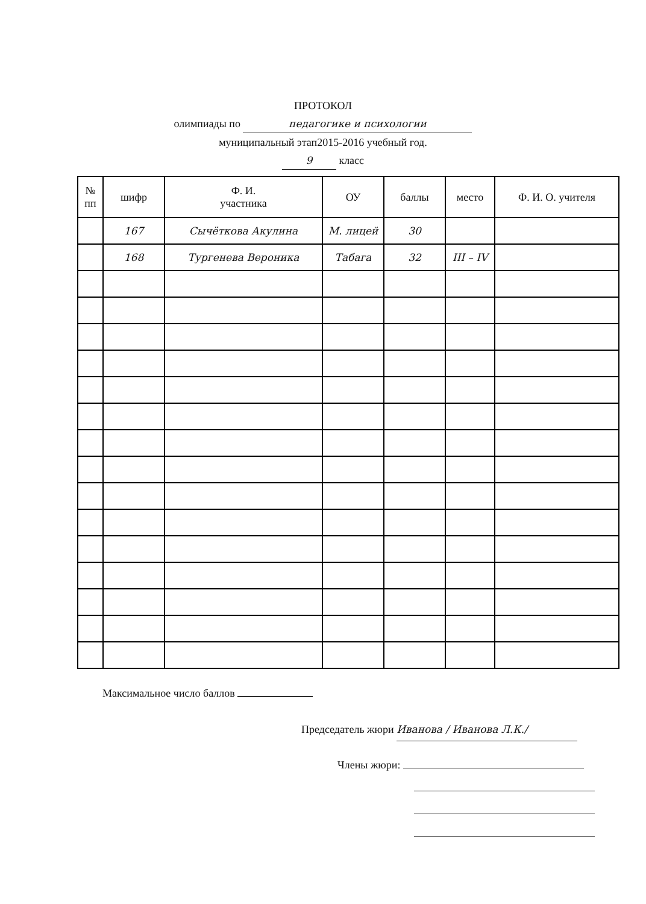ПРОТОКОЛ
олимпиады по педагогике и психологии
муниципальный этап2015-2016 учебный год.
9 класс
| № пп | шифр | Ф. И. участника | ОУ | баллы | место | Ф. И. О. учителя |
| --- | --- | --- | --- | --- | --- | --- |
| | 167 | Сычёткова Акулина | М. лицей | 30 | | |
| | 168 | Тургенева Вероника | Табага | 32 | III – IV | |
Максимальное число баллов
Председатель жюри Иванова / Иванова Л.К./
Члены жюри: